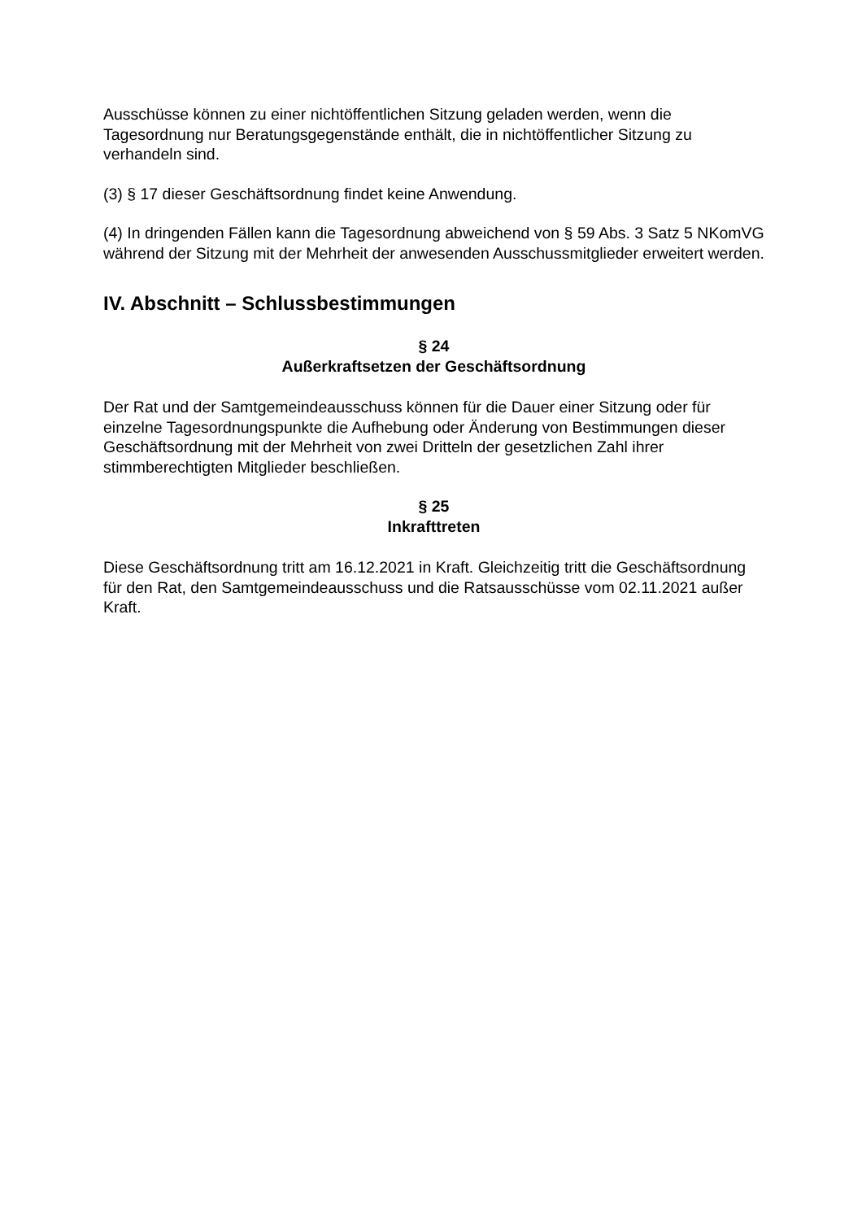Ausschüsse können zu einer nichtöffentlichen Sitzung geladen werden, wenn die Tagesordnung nur Beratungsgegenstände enthält, die in nichtöffentlicher Sitzung zu verhandeln sind.
(3) § 17 dieser Geschäftsordnung findet keine Anwendung.
(4) In dringenden Fällen kann die Tagesordnung abweichend von § 59 Abs. 3 Satz 5 NKomVG während der Sitzung mit der Mehrheit der anwesenden Ausschussmitglieder erweitert werden.
IV. Abschnitt – Schlussbestimmungen
§ 24
Außerkraftsetzen der Geschäftsordnung
Der Rat und der Samtgemeindeausschuss können für die Dauer einer Sitzung oder für einzelne Tagesordnungspunkte die Aufhebung oder Änderung von Bestimmungen dieser Geschäftsordnung mit der Mehrheit von zwei Dritteln der gesetzlichen Zahl ihrer stimmberechtigten Mitglieder beschließen.
§ 25
Inkrafttreten
Diese Geschäftsordnung tritt am 16.12.2021 in Kraft. Gleichzeitig tritt die Geschäftsordnung für den Rat, den Samtgemeindeausschuss und die Ratsausschüsse vom 02.11.2021 außer Kraft.